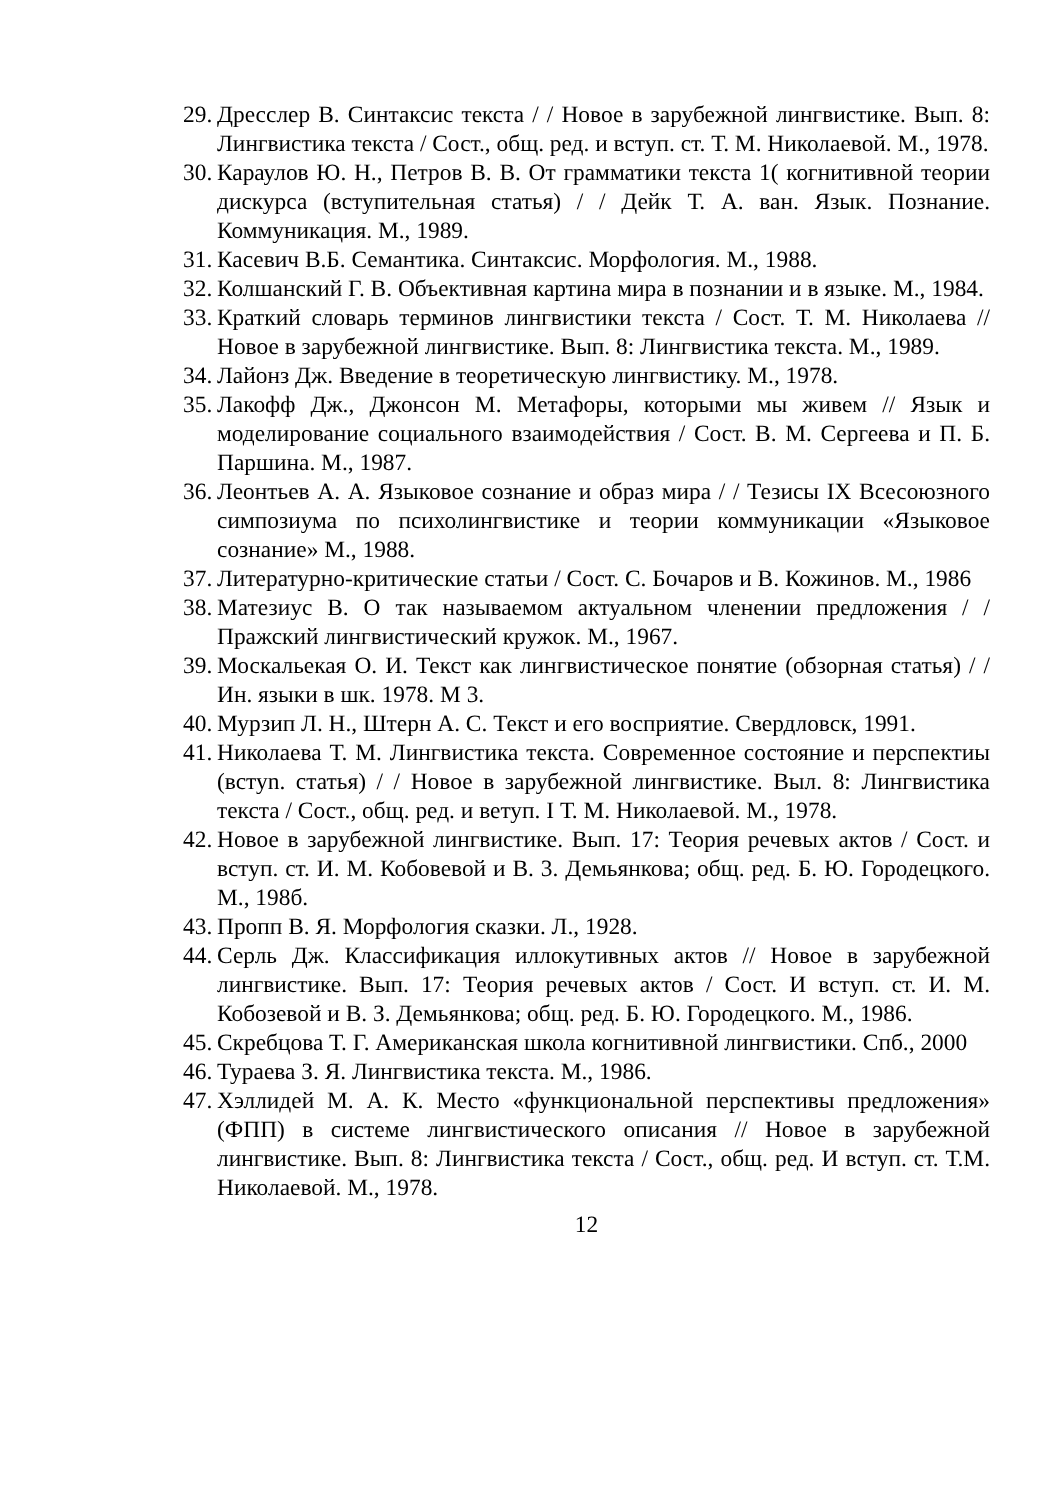29. Дресслер В. Синтаксис текста / / Новое в зарубежной лингвистике. Вып. 8: Лингвистика текста / Сост., общ. ред. и вступ. ст. Т. М. Николаевой. М., 1978.
30. Караулов Ю. Н., Петров В. В. От грамматики текста 1( когнитивной теории дискурса (вступительная статья) / / Дейк Т. А. ван. Язык. Познание. Коммуникация. М., 1989.
31. Касевич В.Б. Семантика. Синтаксис. Морфология. М., 1988.
32. Колшанский Г. В. Объективная картина мира в познании и в языке. М., 1984.
33. Краткий словарь терминов лингвистики текста / Сост. Т. М. Николаева // Новое в зарубежной лингвистике. Вып. 8: Лингвистика текста. М., 1989.
34. Лайонз Дж. Введение в теоретическую лингвистику. М., 1978.
35. Лакофф Дж., Джонсон М. Метафоры, которыми мы живем // Язык и моделирование социального взаимодействия / Сост. В. М. Сергеева и П. Б. Паршина. М., 1987.
36. Леонтьев А. А. Языковое сознание и образ мира / / Тезисы IX Всесоюзного симпозиума по психолингвистике и теории коммуникации «Языковое сознание» М., 1988.
37. Литературно-критические статьи / Сост. С. Бочаров и В. Кожинов. М., 1986
38. Матезиус В. О так называемом актуальном членении предложения / / Пражский лингвистический кружок. М., 1967.
39. Москальекая О. И. Текст как лингвистическое понятие (обзорная статья) / / Ин. языки в шк. 1978. М 3.
40. Мурзип Л. Н., Штерн А. С. Текст и его восприятие. Свердловск, 1991.
41. Николаева Т. М. Лингвистика текста. Современное состояние и перспектиы (встуn. статья) / / Новое в зарубежной лингвистике. Выл. 8: Лингвистика текста / Сост., общ. ред. и ветуп. I Т. М. Николаевой. М., 1978.
42. Новое в зарубежной лингвистике. Вып. 17: Теория речевых актов / Сост. и вступ. ст. И. М. Кобовевой и В. 3. Демьянкова; общ. ред. Б. Ю. Городецкого. М., 198б.
43. Пропп В. Я. Морфология сказки. Л., 1928.
44. Серль Дж. Классификация иллокутивных актов // Новое в зарубежной лингвистике. Вып. 17: Теория речевых актов / Сост. И вступ. ст. И. М. Кобозевой и В. З. Демьянкова; общ. ред. Б. Ю. Городецкого. М., 1986.
45. Скребцова Т. Г. Американская школа когнитивной лингвистики. Спб., 2000
46. Тураева З. Я. Лингвистика текста. М., 1986.
47. Хэллидей М. А. К. Место «функциональной перспективы предложения» (ФПП) в системе лингвистического описания // Новое в зарубежной лингвистике. Вып. 8: Лингвистика текста / Сост., общ. ред. И вступ. ст. Т.М. Николаевой. М., 1978.
12